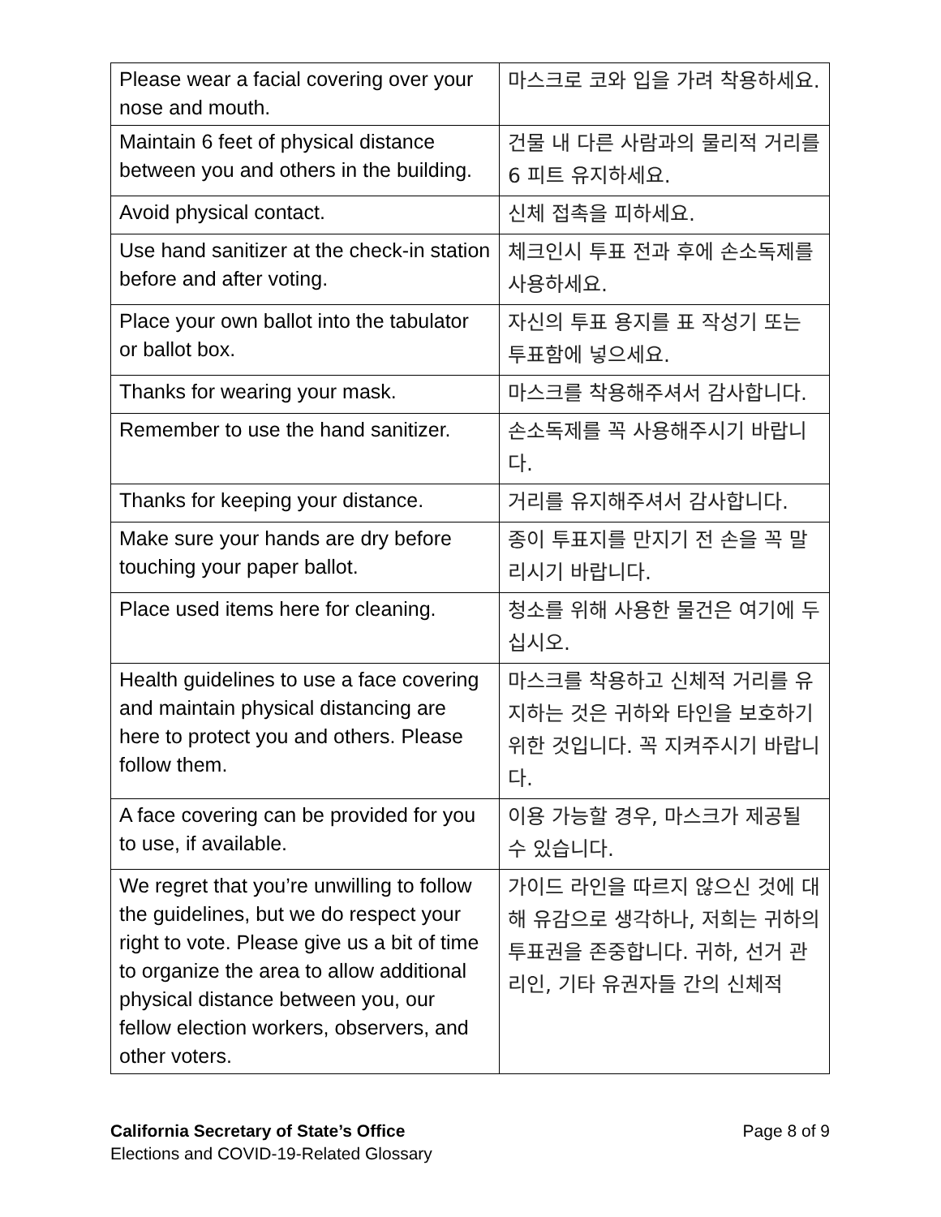| Please wear a facial covering over your nose and mouth. | 마스크로 코와 입을 가려 착용하세요. |
| Maintain 6 feet of physical distance between you and others in the building. | 건물 내 다른 사람과의 물리적 거리를 6 피트 유지하세요. |
| Avoid physical contact. | 신체 접촉을 피하세요. |
| Use hand sanitizer at the check-in station before and after voting. | 체크인시 투표 전과 후에 손소독제를 사용하세요. |
| Place your own ballot into the tabulator or ballot box. | 자신의 투표 용지를 표 작성기 또는 투표함에 넣으세요. |
| Thanks for wearing your mask. | 마스크를 착용해주셔서 감사합니다. |
| Remember to use the hand sanitizer. | 손소독제를 꼭 사용해주시기 바랍니다. |
| Thanks for keeping your distance. | 거리를 유지해주셔서 감사합니다. |
| Make sure your hands are dry before touching your paper ballot. | 종이 투표지를 만지기 전 손을 꼭 말리시기 바랍니다. |
| Place used items here for cleaning. | 청소를 위해 사용한 물건은 여기에 두십시오. |
| Health guidelines to use a face covering and maintain physical distancing are here to protect you and others. Please follow them. | 마스크를 착용하고 신체적 거리를 유지하는 것은 귀하와 타인을 보호하기 위한 것입니다. 꼭 지켜주시기 바랍니다. |
| A face covering can be provided for you to use, if available. | 이용 가능할 경우, 마스크가 제공될 수 있습니다. |
| We regret that you’re unwilling to follow the guidelines, but we do respect your right to vote. Please give us a bit of time to organize the area to allow additional physical distance between you, our fellow election workers, observers, and other voters. | 가이드 라인을 따르지 않으신 것에 대해 유감으로 생각하나, 저희는 귀하의 투표권을 존중합니다. 귀하, 선거 관리인, 기타 유권자들 간의 신체적 |
Page 8 of 9 California Secretary of State’s Office
Elections and COVID-19-Related Glossary